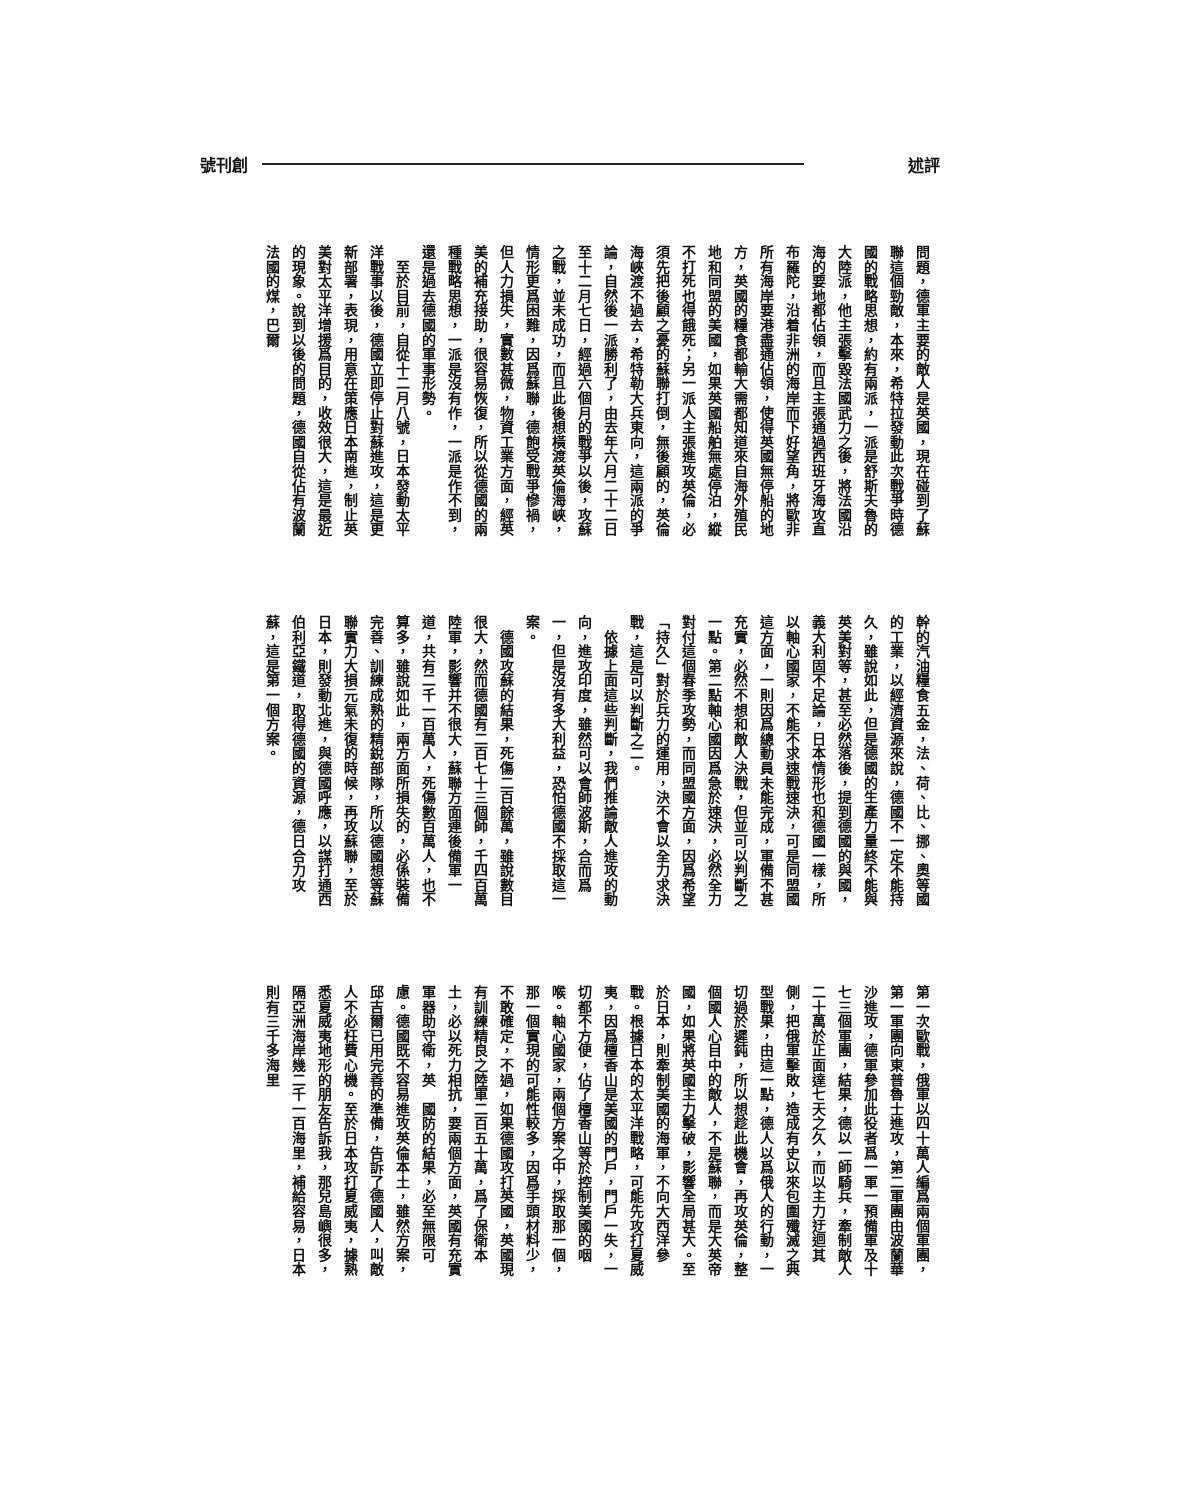評 述 創 刊 號
問題，德軍主要的敵人是英國，現在碰到了蘇聯這個勁敵，本來，希特拉發動此次戰爭時德國的戰略思想，約有兩派，一派是舒斯夫魯的大陸派，他主張擊毀法國武力之後，將法國沿海的要地都佔領，而且主張通過西班牙海攻直布羅陀，沿着非洲的海岸而下好望角，將歐非所有海岸要港盡通佔領，使得英國無停船的地方，英國的糧食都輸大需都知道來自海外殖民地和同盟的美國，如果英國船舶無處停泊，縱不打死也得餓死；另一派人主張進攻英倫，必須先把後顧之憂的蘇聯打倒，無後顧的，英倫海峽渡不過去，希特勒大兵東向，這兩派的爭論，自然後一派勝利了，由去年六月二十二日至十二月七日，經過六個月的戰爭以後，攻蘇之戰，並未成功，而且此後想橫渡英倫海峽，情形更爲困難，因爲蘇聯，德飽受戰爭慘禍，但人力損失，實數甚微，物資工業方面，經英美的補充接助，很容易恢復，所以從德國的兩種戰略思想，一派是沒有作，一派是作不到，還是過去德國的軍事形勢。
　至於目前，自從十二月八號，日本發動太平洋戰事以後，德國立即停止對蘇進攻，這是更新部署，表現，用意在策應日本南進，制止英美對太平洋增援爲目的，收效很大，這是最近的現象。說到以後的問題，德國自從佔有波蘭法國的煤，巴爾
幹的汽油糧食五金，法、荷、比、挪、奧等國的工業，以經濟資源來說，德國不一定不能持久，雖說如此，但是德國的生產力量終不能與英美對等，甚至必然落後，提到德國的與國，義大利固不足論，日本情形也和德國一樣，所以軸心國家，不能不求速戰速決，可是同盟國這方面，一則因爲總動員未能完成，軍備不甚充實，必然不想和敵人決戰，但並可以判斷之一點。第二點軸心國因爲急於速決，必然全力對付這個春季攻勢，而同盟國方面，因爲希望「持久」對於兵力的運用，決不會以全力求決戰，這是可以判斷之二。
　依據上面這些判斷，我們推論敵人進攻的動向，進攻印度，雖然可以會師波斯，合而爲一，但是沒有多大利益，恐怕德國不採取這一案。
　德國攻蘇的結果，死傷二百餘萬，雖說數目很大，然而德國有二百七十三個師，千四百萬陸軍，影響并不很大，蘇聯方面連後備軍一道，共有二千一百萬人，死傷數百萬人，也不算多，雖說如此，兩方面所損失的，必係裝備完善、訓練成熟的精銳部隊，所以德國想等蘇聯實力大損元氣未復的時候，再攻蘇聯，至於日本，則發動北進，與德國呼應，以謀打通西伯利亞鐵道，取得德國的資源，德日合力攻蘇，這是第一個方案。
第一次歐戰，俄軍以四十萬人編爲兩個軍團，第一軍團向東普魯士進攻，第二軍團由波蘭華沙進攻，德軍參加此役者爲一軍一預備軍及十七三個軍團，結果，德以一師騎兵，牽制敵人二十萬於正面達七天之久，而以主力迂迴其側，把俄軍擊敗，造成有史以來包圍殲滅之典型戰果，由這一點，德人以爲俄人的行動，一切過於遲鈍，所以想趁此機會，再攻英倫，整個國人心目中的敵人，不是蘇聯，而是大英帝國，如果將英國主力擊破，影響全局甚大。至於日本，則牽制美國的海軍，不向大西洋參戰。根據日本的太平洋戰略，可能先攻打夏威夷，因爲檀香山是美國的門戶，門戶一失，一切都不方便，佔了檀香山等於控制美國的咽喉。軸心國家，兩個方案之中，採取那一個，那一個實現的可能性較多，因爲手頭材料少，不敢確定，不過，如果德國攻打英國，英國現有訓練精良之陸軍二百五十萬，爲了保衛本土，必以死力相抗，要兩個方面，英國有充實軍器助守衛，英　國防的結果，必至無限可慮。德國既不容易進攻英倫本土，雖然方案，邱吉爾已用完善的準備，告訴了德國人，叫敵人不必枉費心機。至於日本攻打夏威夷，據熟悉夏威夷地形的朋友告訴我，那兒島嶼很多，隔亞洲海岸幾二千一百海里，補給容易，日本則有三千多海里